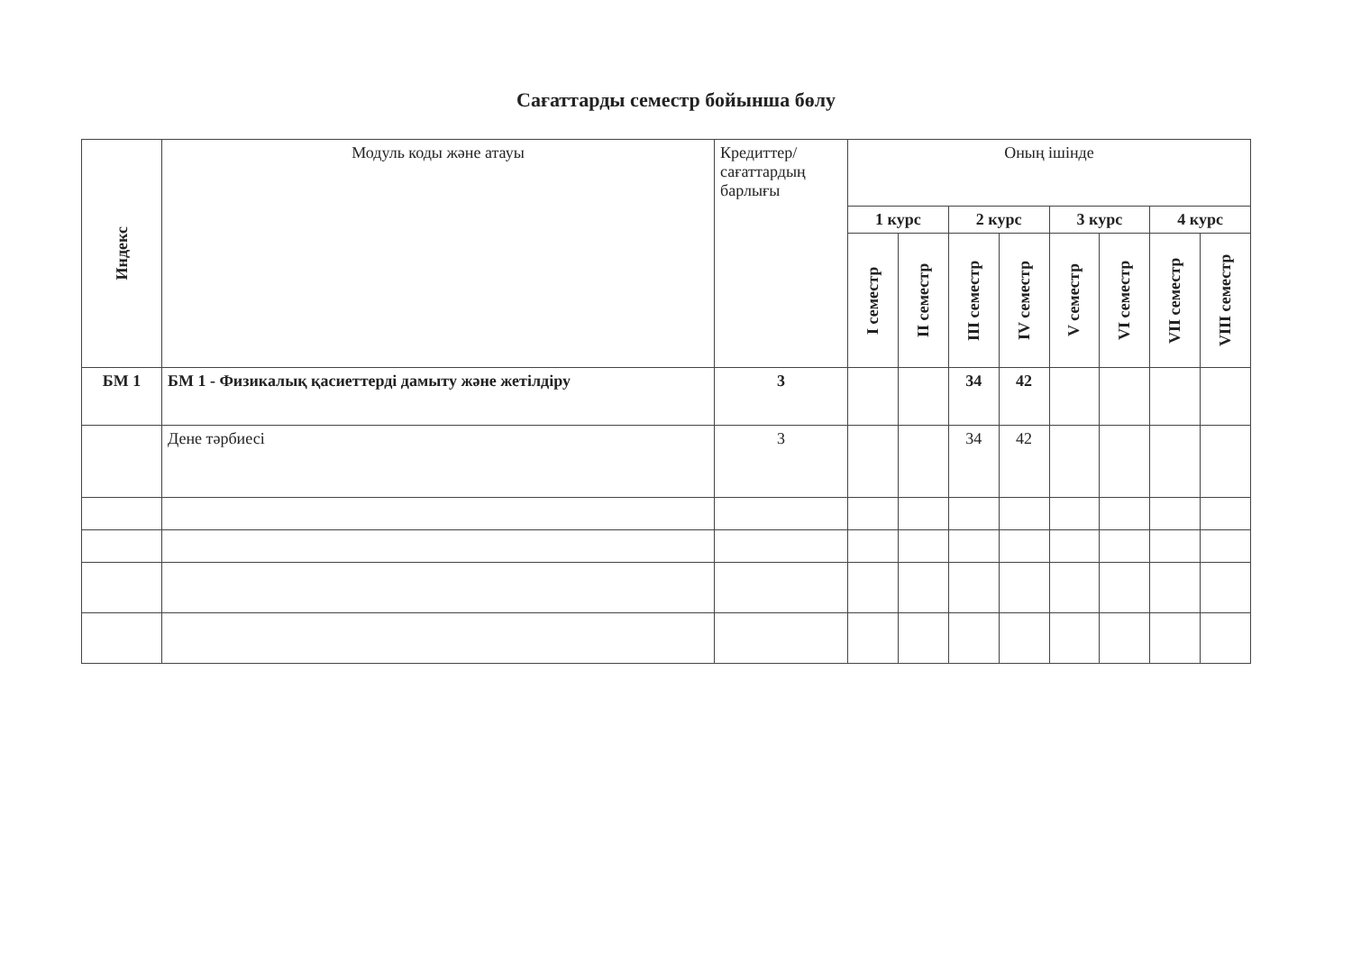Сағаттарды семестр бойынша бөлу
| Индекс | Модуль коды және атауы | Кредиттер/ сағаттардың барлығы | Оның ішінде | | | | | | | |
| --- | --- | --- | --- | --- | --- | --- | --- | --- | --- | --- |
| | | | 1 курс | | 2 курс | | 3 курс | | 4 курс | |
| | | | I семестр | II семестр | III семестр | IV семестр | V семестр | VI семестр | VII семестр | VIII семестр |
| БМ 1 | БМ 1 - Физикалық қасиеттерді дамыту және жетілдіру | 3 | | | 34 | 42 | | | | |
| | Дене тәрбиесі | 3 | | | 34 | 42 | | | | |